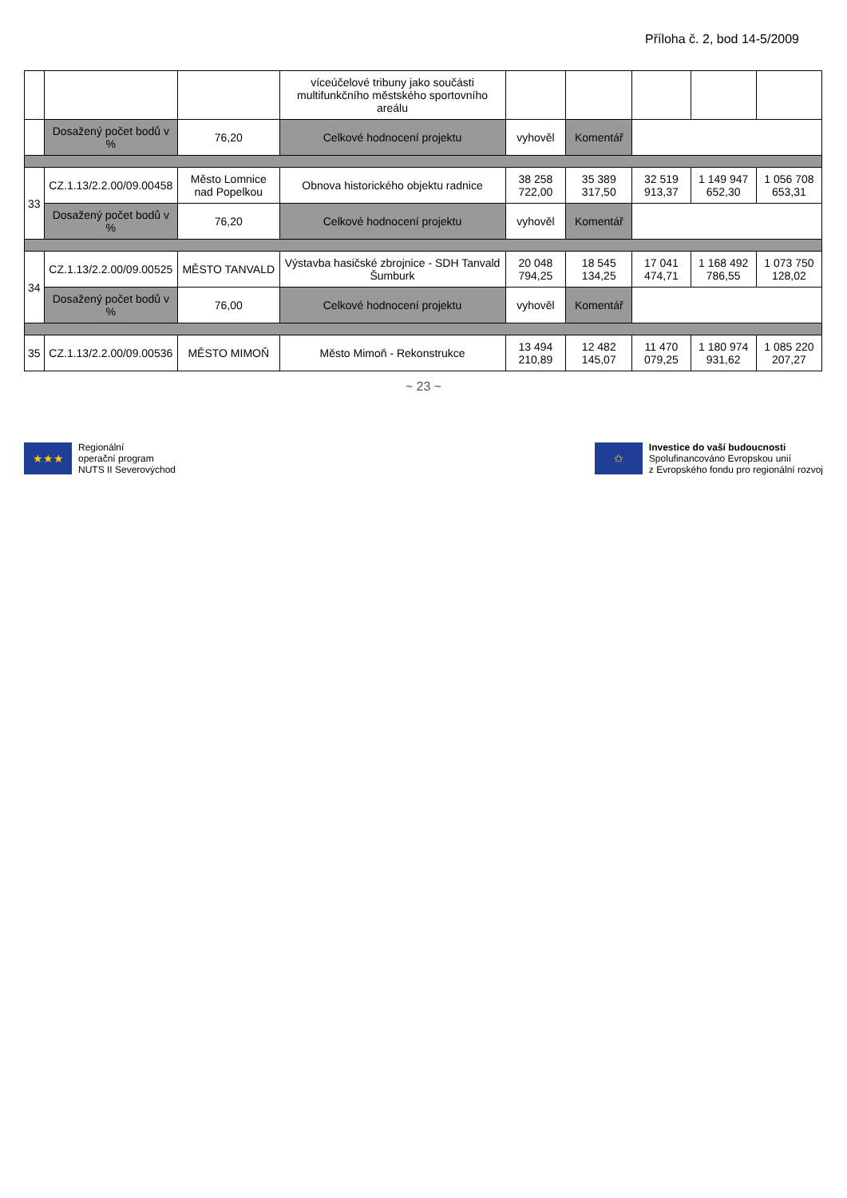Příloha č. 2, bod 14-5/2009
| | | | víceúčelové tribuny jako součásti multifunkčního městského sportovního areálu | | | | | |
| | Dosažený počet bodů v % | 76,20 | Celkové hodnocení projektu | vyhověl | Komentář | | | |
| 33 | CZ.1.13/2.2.00/09.00458 | Město Lomnice nad Popelkou | Obnova historického objektu radnice | 38 258 722,00 | 35 389 317,50 | 32 519 913,37 | 1 149 947 652,30 | 1 056 708 653,31 |
| | Dosažený počet bodů v % | 76,20 | Celkové hodnocení projektu | vyhověl | Komentář | | | |
| 34 | CZ.1.13/2.2.00/09.00525 | MĚSTO TANVALD | Výstavba hasičské zbrojnice - SDH Tanvald Šumburk | 20 048 794,25 | 18 545 134,25 | 17 041 474,71 | 1 168 492 786,55 | 1 073 750 128,02 |
| | Dosažený počet bodů v % | 76,00 | Celkové hodnocení projektu | vyhověl | Komentář | | | |
| 35 | CZ.1.13/2.2.00/09.00536 | MĚSTO MIMOŇ | Město Mimoň - Rekonstrukce | 13 494 210,89 | 12 482 145,07 | 11 470 079,25 | 1 180 974 931,62 | 1 085 220 207,27 |
~ 23 ~
★★★
Regionální
operační program
NUTS II Severovýchod
✩
Investice do vaší budoucnosti
Spolufinancováno Evropskou unií
z Evropského fondu pro regionální rozvoj